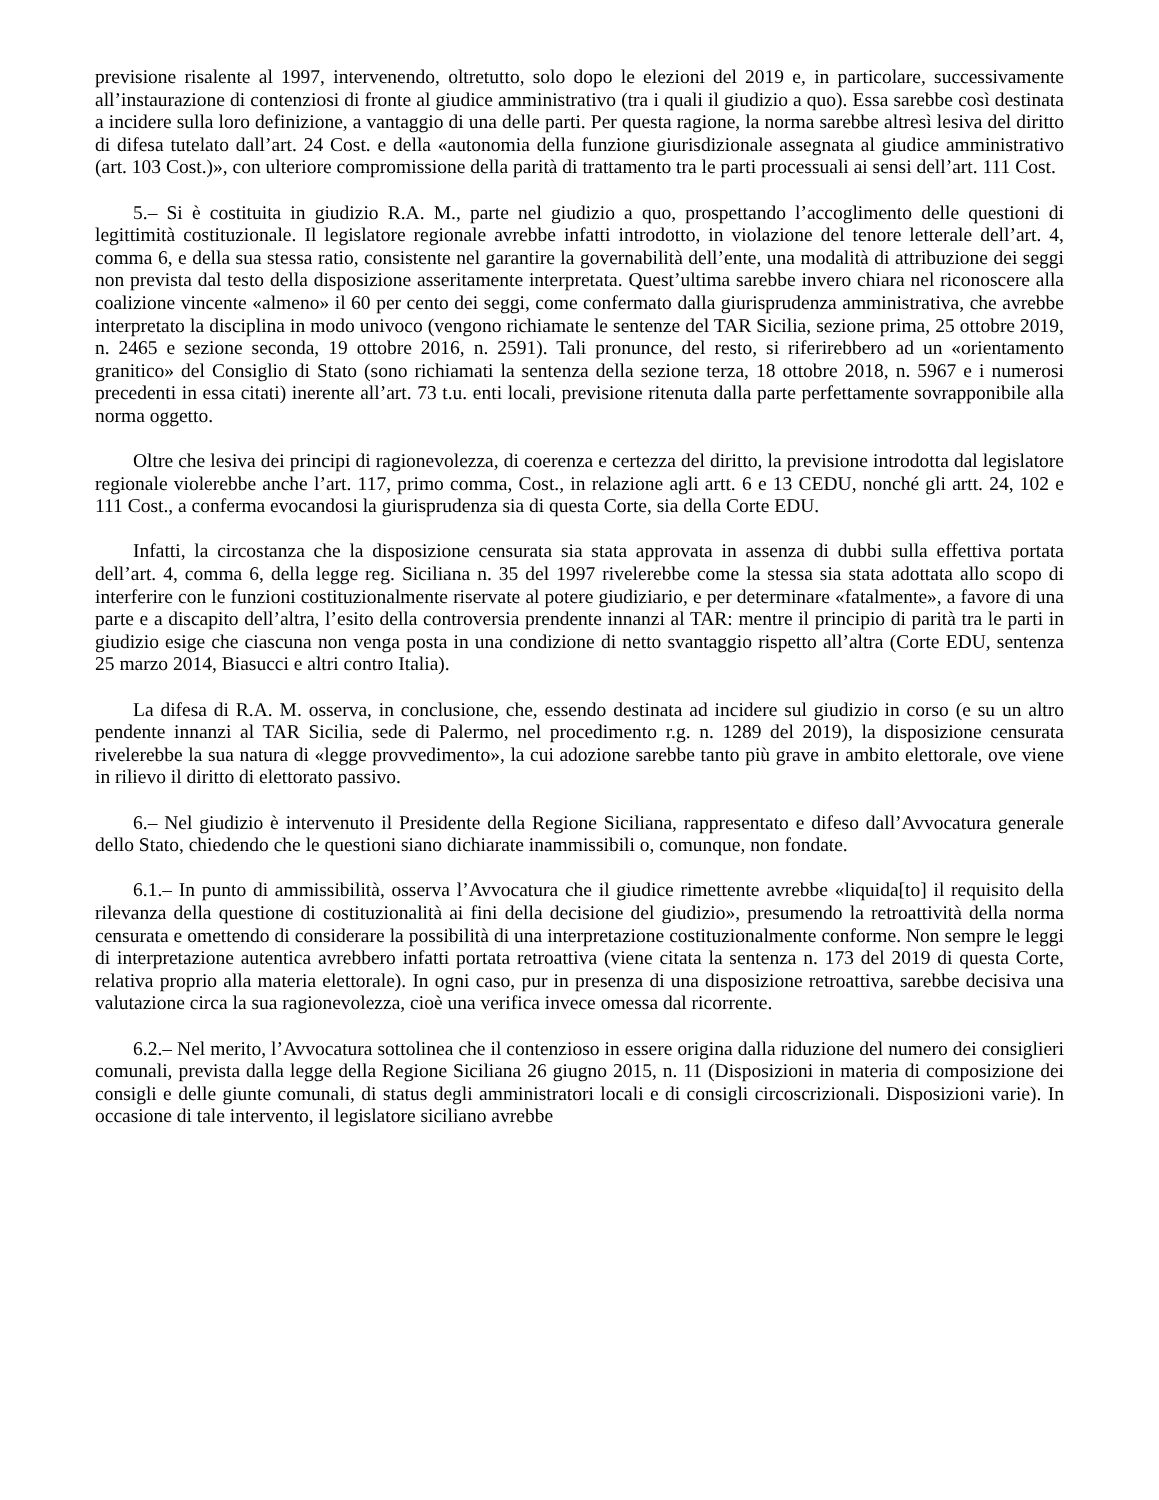previsione risalente al 1997, intervenendo, oltretutto, solo dopo le elezioni del 2019 e, in particolare, successivamente all’instaurazione di contenziosi di fronte al giudice amministrativo (tra i quali il giudizio a quo). Essa sarebbe così destinata a incidere sulla loro definizione, a vantaggio di una delle parti. Per questa ragione, la norma sarebbe altresì lesiva del diritto di difesa tutelato dall’art. 24 Cost. e della «autonomia della funzione giurisdizionale assegnata al giudice amministrativo (art. 103 Cost.)», con ulteriore compromissione della parità di trattamento tra le parti processuali ai sensi dell’art. 111 Cost.
5.– Si è costituita in giudizio R.A. M., parte nel giudizio a quo, prospettando l’accoglimento delle questioni di legittimità costituzionale. Il legislatore regionale avrebbe infatti introdotto, in violazione del tenore letterale dell’art. 4, comma 6, e della sua stessa ratio, consistente nel garantire la governabilità dell’ente, una modalità di attribuzione dei seggi non prevista dal testo della disposizione asseritamente interpretata. Quest’ultima sarebbe invero chiara nel riconoscere alla coalizione vincente «almeno» il 60 per cento dei seggi, come confermato dalla giurisprudenza amministrativa, che avrebbe interpretato la disciplina in modo univoco (vengono richiamate le sentenze del TAR Sicilia, sezione prima, 25 ottobre 2019, n. 2465 e sezione seconda, 19 ottobre 2016, n. 2591). Tali pronunce, del resto, si riferirebbero ad un «orientamento granitico» del Consiglio di Stato (sono richiamati la sentenza della sezione terza, 18 ottobre 2018, n. 5967 e i numerosi precedenti in essa citati) inerente all’art. 73 t.u. enti locali, previsione ritenuta dalla parte perfettamente sovrapponibile alla norma oggetto.
Oltre che lesiva dei principi di ragionevolezza, di coerenza e certezza del diritto, la previsione introdotta dal legislatore regionale violerebbe anche l’art. 117, primo comma, Cost., in relazione agli artt. 6 e 13 CEDU, nonché gli artt. 24, 102 e 111 Cost., a conferma evocandosi la giurisprudenza sia di questa Corte, sia della Corte EDU.
Infatti, la circostanza che la disposizione censurata sia stata approvata in assenza di dubbi sulla effettiva portata dell’art. 4, comma 6, della legge reg. Siciliana n. 35 del 1997 rivelerebbe come la stessa sia stata adottata allo scopo di interferire con le funzioni costituzionalmente riservate al potere giudiziario, e per determinare «fatalmente», a favore di una parte e a discapito dell’altra, l’esito della controversia prendente innanzi al TAR: mentre il principio di parità tra le parti in giudizio esige che ciascuna non venga posta in una condizione di netto svantaggio rispetto all’altra (Corte EDU, sentenza 25 marzo 2014, Biasucci e altri contro Italia).
La difesa di R.A. M. osserva, in conclusione, che, essendo destinata ad incidere sul giudizio in corso (e su un altro pendente innanzi al TAR Sicilia, sede di Palermo, nel procedimento r.g. n. 1289 del 2019), la disposizione censurata rivelerebbe la sua natura di «legge provvedimento», la cui adozione sarebbe tanto più grave in ambito elettorale, ove viene in rilievo il diritto di elettorato passivo.
6.– Nel giudizio è intervenuto il Presidente della Regione Siciliana, rappresentato e difeso dall’Avvocatura generale dello Stato, chiedendo che le questioni siano dichiarate inammissibili o, comunque, non fondate.
6.1.– In punto di ammissibilità, osserva l’Avvocatura che il giudice rimettente avrebbe «liquida[to] il requisito della rilevanza della questione di costituzionalità ai fini della decisione del giudizio», presumendo la retroattività della norma censurata e omettendo di considerare la possibilità di una interpretazione costituzionalmente conforme. Non sempre le leggi di interpretazione autentica avrebbero infatti portata retroattiva (viene citata la sentenza n. 173 del 2019 di questa Corte, relativa proprio alla materia elettorale). In ogni caso, pur in presenza di una disposizione retroattiva, sarebbe decisiva una valutazione circa la sua ragionevolezza, cioè una verifica invece omessa dal ricorrente.
6.2.– Nel merito, l’Avvocatura sottolinea che il contenzioso in essere origina dalla riduzione del numero dei consiglieri comunali, prevista dalla legge della Regione Siciliana 26 giugno 2015, n. 11 (Disposizioni in materia di composizione dei consigli e delle giunte comunali, di status degli amministratori locali e di consigli circoscrizionali. Disposizioni varie). In occasione di tale intervento, il legislatore siciliano avrebbe